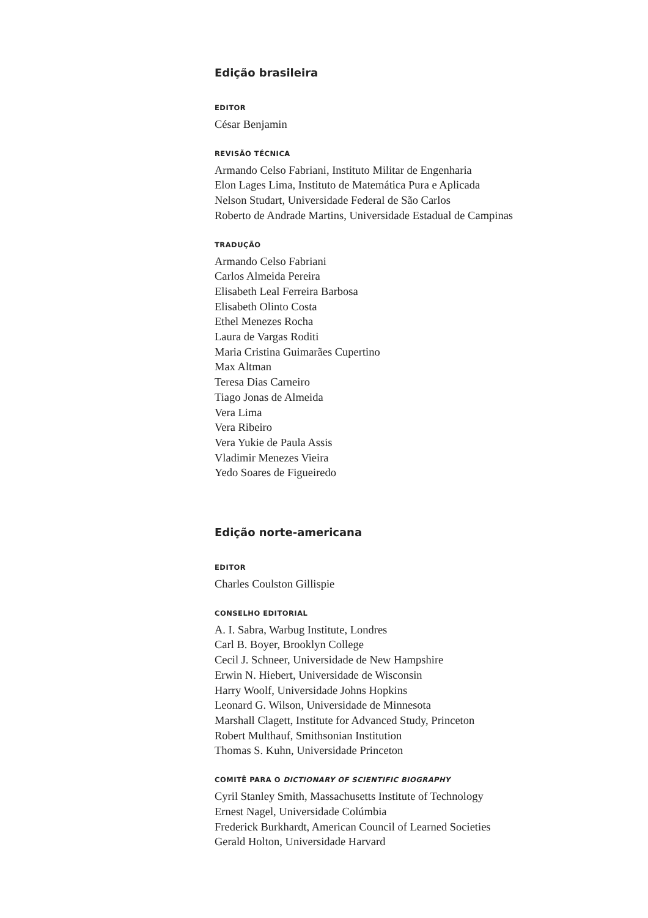Edição brasileira
EDITOR
César Benjamin
REVISÃO TÉCNICA
Armando Celso Fabriani, Instituto Militar de Engenharia
Elon Lages Lima, Instituto de Matemática Pura e Aplicada
Nelson Studart, Universidade Federal de São Carlos
Roberto de Andrade Martins, Universidade Estadual de Campinas
TRADUÇÃO
Armando Celso Fabriani
Carlos Almeida Pereira
Elisabeth Leal Ferreira Barbosa
Elisabeth Olinto Costa
Ethel Menezes Rocha
Laura de Vargas Roditi
Maria Cristina Guimarães Cupertino
Max Altman
Teresa Dias Carneiro
Tiago Jonas de Almeida
Vera Lima
Vera Ribeiro
Vera Yukie de Paula Assis
Vladimir Menezes Vieira
Yedo Soares de Figueiredo
Edição norte-americana
EDITOR
Charles Coulston Gillispie
CONSELHO EDITORIAL
A. I. Sabra, Warbug Institute, Londres
Carl B. Boyer, Brooklyn College
Cecil J. Schneer, Universidade de New Hampshire
Erwin N. Hiebert, Universidade de Wisconsin
Harry Woolf, Universidade Johns Hopkins
Leonard G. Wilson, Universidade de Minnesota
Marshall Clagett, Institute for Advanced Study, Princeton
Robert Multhauf, Smithsonian Institution
Thomas S. Kuhn, Universidade Princeton
COMITÊ PARA O DICTIONARY OF SCIENTIFIC BIOGRAPHY
Cyril Stanley Smith, Massachusetts Institute of Technology
Ernest Nagel, Universidade Colúmbia
Frederick Burkhardt, American Council of Learned Societies
Gerald Holton, Universidade Harvard